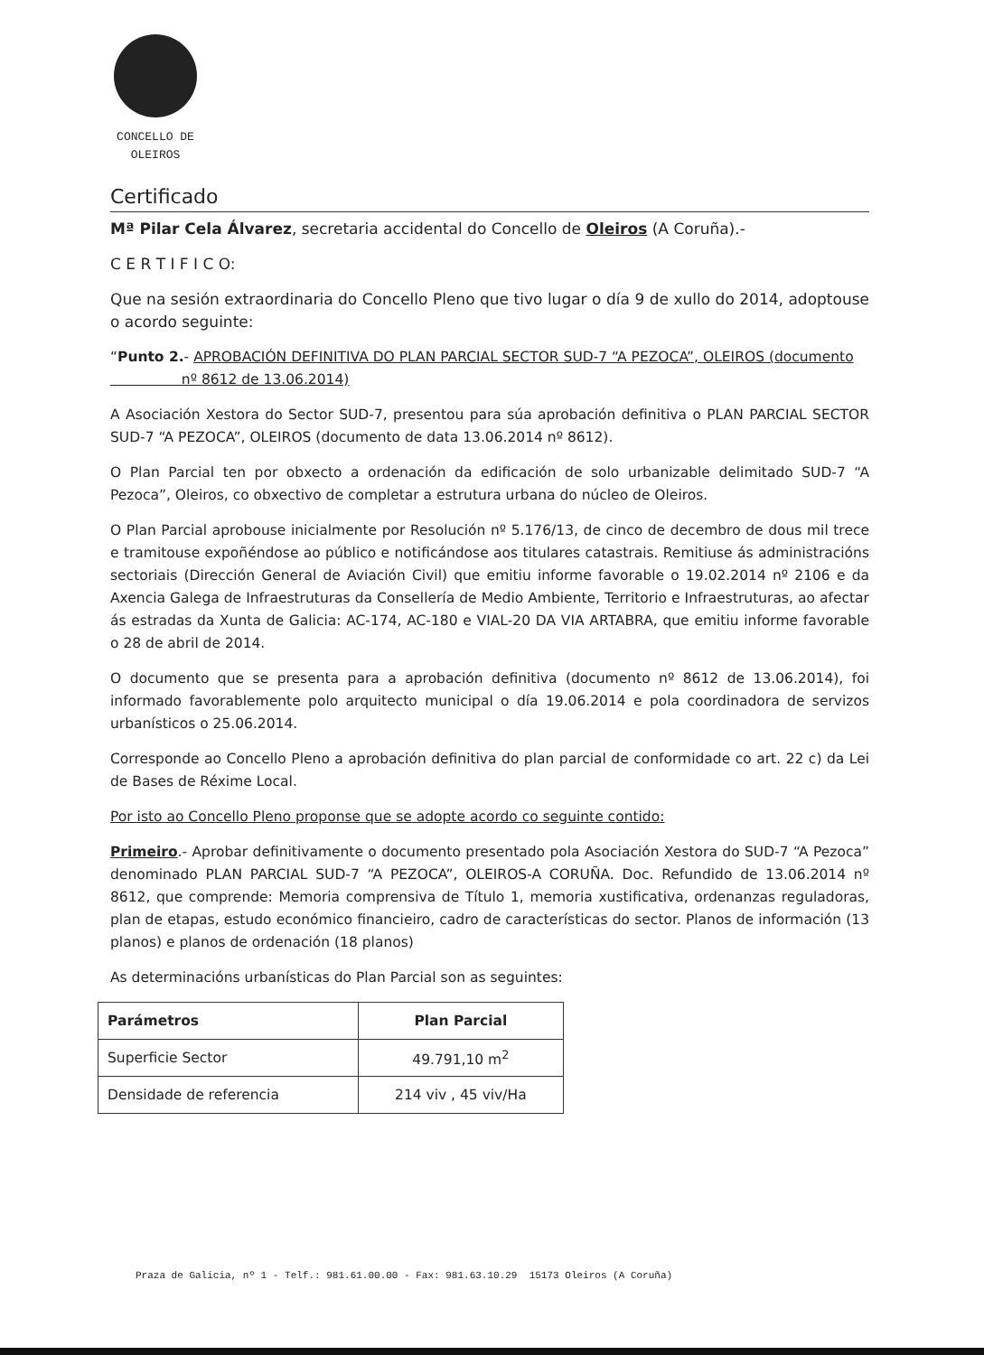CONCELLO DE
OLEIROS
Certificado
Mª Pilar Cela Álvarez, secretaria accidental do Concello de Oleiros (A Coruña).-
C E R T I F I C O:
Que na sesión extraordinaria do Concello Pleno que tivo lugar o día 9 de xullo do 2014, adoptouse o acordo seguinte:
“Punto 2.- APROBACIÓN DEFINITIVA DO PLAN PARCIAL SECTOR SUD-7 “A PEZOCA”, OLEIROS (documento
nº 8612 de 13.06.2014)
A Asociación Xestora do Sector SUD-7, presentou para súa aprobación definitiva o PLAN PARCIAL SECTOR SUD-7 “A PEZOCA”, OLEIROS (documento de data 13.06.2014 nº 8612).
O Plan Parcial ten por obxecto a ordenación da edificación de solo urbanizable delimitado SUD-7 “A Pezoca”, Oleiros, co obxectivo de completar a estrutura urbana do núcleo de Oleiros.
O Plan Parcial aprobouse inicialmente por Resolución nº 5.176/13, de cinco de decembro de dous mil trece e tramitouse expoñéndose ao público e notificándose aos titulares catastrais. Remitiuse ás administracións sectoriais (Dirección General de Aviación Civil) que emitiu informe favorable o 19.02.2014 nº 2106 e da Axencia Galega de Infraestruturas da Consellería de Medio Ambiente, Territorio e Infraestruturas, ao afectar ás estradas da Xunta de Galicia: AC-174, AC-180 e VIAL-20 DA VIA ARTABRA, que emitiu informe favorable o 28 de abril de 2014.
O documento que se presenta para a aprobación definitiva (documento nº 8612 de 13.06.2014), foi informado favorablemente polo arquitecto municipal o día 19.06.2014 e pola coordinadora de servizos urbanísticos o 25.06.2014.
Corresponde ao Concello Pleno a aprobación definitiva do plan parcial de conformidade co art. 22 c) da Lei de Bases de Réxime Local.
Por isto ao Concello Pleno proponse que se adopte acordo co seguinte contido:
Primeiro.- Aprobar definitivamente o documento presentado pola Asociación Xestora do SUD-7 “A Pezoca” denominado PLAN PARCIAL SUD-7 “A PEZOCA”, OLEIROS-A CORUÑA. Doc. Refundido de 13.06.2014 nº 8612, que comprende: Memoria comprensiva de Título 1, memoria xustificativa, ordenanzas reguladoras, plan de etapas, estudo económico financieiro, cadro de características do sector. Planos de información (13 planos) e planos de ordenación (18 planos)
As determinacións urbanísticas do Plan Parcial son as seguintes:
| Parámetros | Plan Parcial |
| --- | --- |
| Superficie Sector | 49.791,10 m<sup>2</sup> |
| Densidade de referencia | 214 viv , 45 viv/Ha |
Praza de Galicia, nº 1 - Telf.: 981.61.00.00 - Fax: 981.63.10.29 15173 Oleiros (A Coruña)